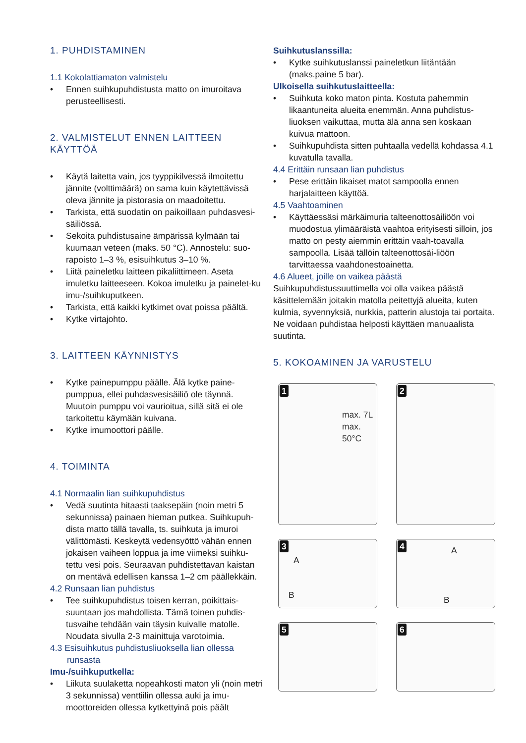1. PUHDISTAMINEN
1.1 Kokolattiamaton valmistelu
• Ennen suihkupuhdistusta matto on imuroitava perusteellisesti.
2. VALMISTELUT ENNEN LAITTEEN KÄYTTÖÄ
• Käytä laitetta vain, jos tyyppikilvessä ilmoitettu jännite (volttimäärä) on sama kuin käytettävissä oleva jännite ja pistorasia on maadoitettu.
• Tarkista, että suodatin on paikoillaan puhdasvesi-säiliössä.
• Sekoita puhdistusaine ämpärissä kylmään tai kuumaan veteen (maks. 50 °C). Annostelu: suo-rapoisto 1–3 %, esisuihkutus 3–10 %.
• Liitä paineletku laitteen pikaliittimeen. Aseta imuletku laitteeseen. Kokoa imuletku ja painelet-ku imu-/suihkuputkeen.
• Tarkista, että kaikki kytkimet ovat poissa päältä.
• Kytke virtajohto.
3. LAITTEEN KÄYNNISTYS
• Kytke painepumppu päälle. Älä kytke paine-pumppua, ellei puhdasvesisäiliö ole täynnä. Muutoin pumppu voi vaurioitua, sillä sitä ei ole tarkoitettu käymään kuivana.
• Kytke imumoottori päälle.
4. TOIMINTA
4.1 Normaalin lian suihkupuhdistus
• Vedä suutinta hitaasti taaksepäin (noin metri 5 sekunnissa) painaen hieman putkea. Suihkupuh-dista matto tällä tavalla, ts. suihkuta ja imuroi välittömästi. Keskeytä vedensyöttö vähän ennen jokaisen vaiheen loppua ja ime viimeksi suihku-tettu vesi pois. Seuraavan puhdistettavan kaistan on mentävä edellisen kanssa 1–2 cm päällekkäin.
4.2 Runsaan lian puhdistus
• Tee suihkupuhdistus toisen kerran, poikittais-suuntaan jos mahdollista. Tämä toinen puhdis-tusvaihe tehdään vain täysin kuivalle matolle. Noudata sivulla 2-3 mainittuja varotoimia.
4.3 Esisuihkutus puhdistusliuoksella lian ollessa
runsasta
Imu-/suihkuputkella:
• Liikuta suulaketta nopeahkosti maton yli (noin metri 3 sekunnissa) venttiilin ollessa auki ja imu-moottoreiden ollessa kytkettyinä pois päält
Suihkutuslanssilla:
• Kytke suihkutuslanssi paineletkun liitäntään (maks.paine 5 bar).
Ulkoisella suihkutuslaitteella:
• Suihkuta koko maton pinta. Kostuta pahemmin likaantuneita alueita enemmän. Anna puhdistus-liuoksen vaikuttaa, mutta älä anna sen koskaan kuivua mattoon.
• Suihkupuhdista sitten puhtaalla vedellä kohdassa 4.1 kuvatulla tavalla.
4.4 Erittäin runsaan lian puhdistus
• Pese erittäin likaiset matot sampoolla ennen harjalaitteen käyttöä.
4.5 Vaahtoaminen
• Käyttäessäsi märkäimuria talteenottosäiliöön voi muodostua ylimääräistä vaahtoa erityisesti silloin, jos matto on pesty aiemmin erittäin vaah-toavalla sampoolla. Lisää tällöin talteenottosäi-liöön tarvittaessa vaahdonestoainetta.
4.6 Alueet, joille on vaikea päästä
Suihkupuhdistussuuttimella voi olla vaikea päästä käsittelemään joitakin matolla peitettyjä alueita, kuten kulmia, syvennyksiä, nurkkia, patterin alustoja tai portaita. Ne voidaan puhdistaa helposti käyttäen manuaalista suutinta.
5. KOKOAMINEN JA VARUSTELU
1
max. 7L
max.
50°C
2
3
A
B
4 A
B
5
6